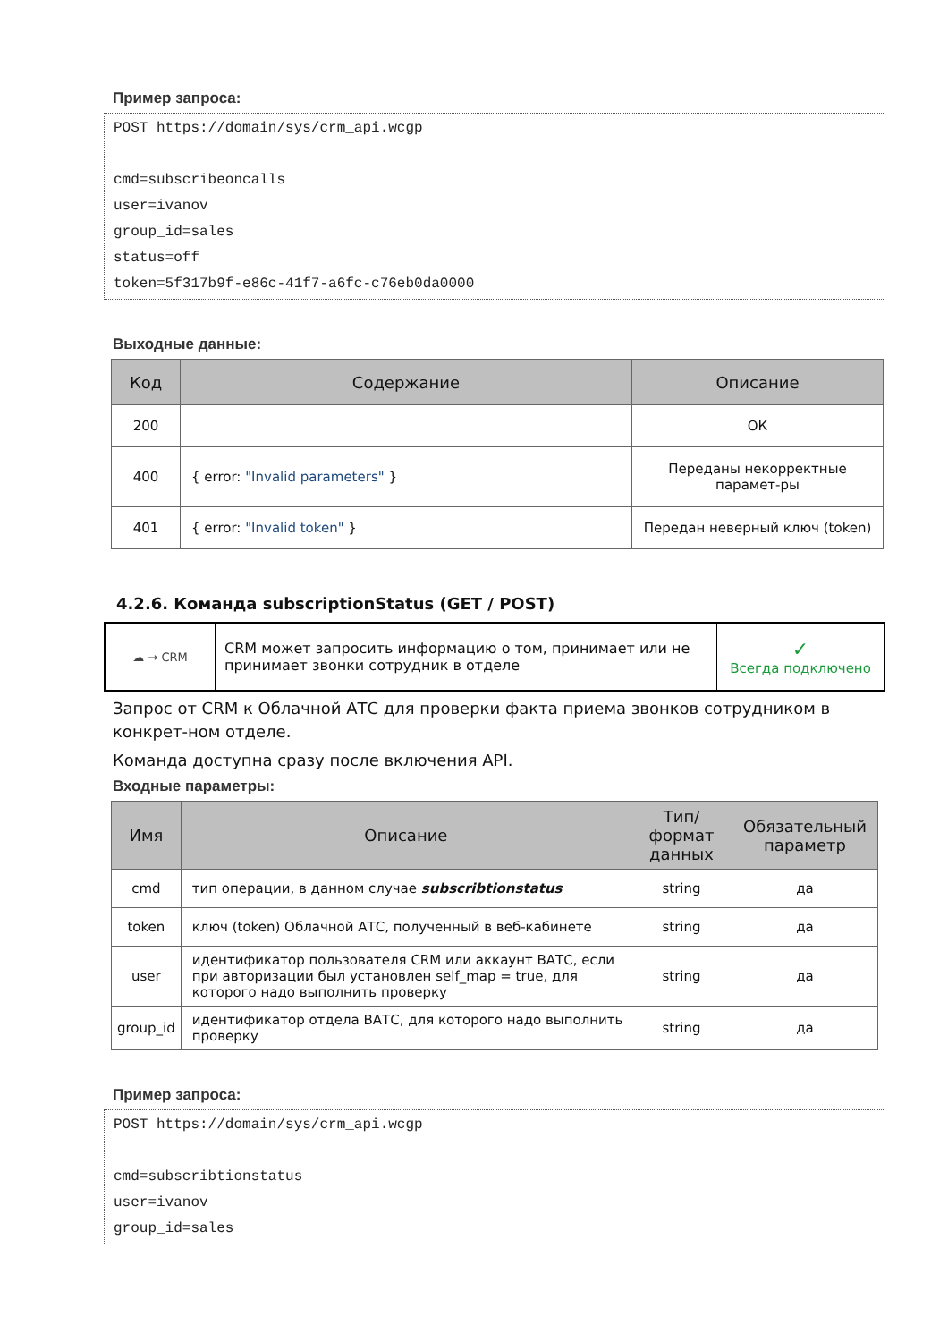Пример запроса:
POST https://domain/sys/crm_api.wcgp

cmd=subscribeoncalls
user=ivanov
group_id=sales
status=off
token=5f317b9f-e86c-41f7-a6fc-c76eb0da0000
Выходные данные:
| Код | Содержание | Описание |
| --- | --- | --- |
| 200 | | ОК |
| 400 | { error: "Invalid parameters" } | Переданы некорректные парамет-ры |
| 401 | { error: "Invalid token" } | Передан неверный ключ (token) |
4.2.6. Команда subscriptionStatus (GET / POST)
☁ → CRM
CRM может запросить информацию о том, принимает или не принимает звонки сотрудник в отделе
✓
Всегда подключено
Запрос от CRM к Облачной АТС для проверки факта приема звонков сотрудником в конкрет-ном отделе.
Команда доступна сразу после включения API.
Входные параметры:
| Имя | Описание | Тип/формат данных | Обязательный параметр |
| --- | --- | --- | --- |
| cmd | тип операции, в данном случае subscribtionstatus | string | да |
| token | ключ (token) Облачной АТС, полученный в веб-кабинете | string | да |
| user | идентификатор пользователя CRM или аккаунт ВАТС, если при авторизации был установлен self_map = true, для которого надо выполнить проверку | string | да |
| group_id | идентификатор отдела ВАТС, для которого надо выполнить проверку | string | да |
Пример запроса:
POST https://domain/sys/crm_api.wcgp

cmd=subscribtionstatus
user=ivanov
group_id=sales